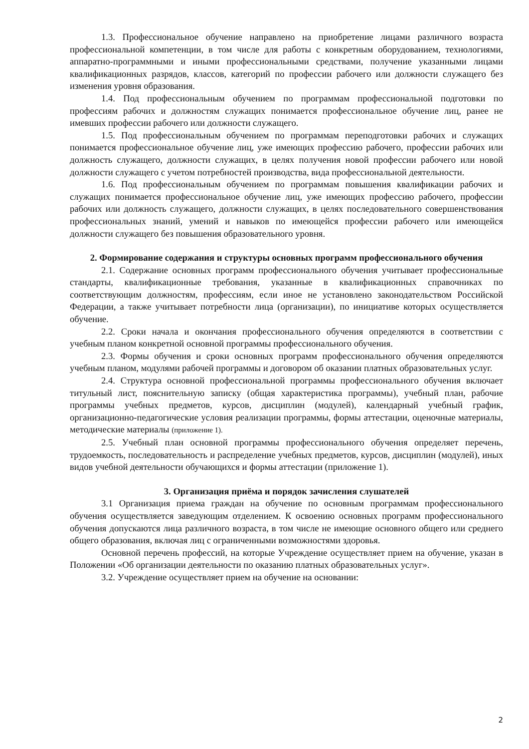1.3. Профессиональное обучение направлено на приобретение лицами различного возраста профессиональной компетенции, в том числе для работы с конкретным оборудованием, технологиями, аппаратно-программными и иными профессиональными средствами, получение указанными лицами квалификационных разрядов, классов, категорий по профессии рабочего или должности служащего без изменения уровня образования.
1.4. Под профессиональным обучением по программам профессиональной подготовки по профессиям рабочих и должностям служащих понимается профессиональное обучение лиц, ранее не имевших профессии рабочего или должности служащего.
1.5. Под профессиональным обучением по программам переподготовки рабочих и служащих понимается профессиональное обучение лиц, уже имеющих профессию рабочего, профессии рабочих или должность служащего, должности служащих, в целях получения новой профессии рабочего или новой должности служащего с учетом потребностей производства, вида профессиональной деятельности.
1.6. Под профессиональным обучением по программам повышения квалификации рабочих и служащих понимается профессиональное обучение лиц, уже имеющих профессию рабочего, профессии рабочих или должность служащего, должности служащих, в целях последовательного совершенствования профессиональных знаний, умений и навыков по имеющейся профессии рабочего или имеющейся должности служащего без повышения образовательного уровня.
2. Формирование содержания и структуры основных программ профессионального обучения
2.1. Содержание основных программ профессионального обучения учитывает профессиональные стандарты, квалификационные требования, указанные в квалификационных справочниках по соответствующим должностям, профессиям, если иное не установлено законодательством Российской Федерации, а также учитывает потребности лица (организации), по инициативе которых осуществляется обучение.
2.2. Сроки начала и окончания профессионального обучения определяются в соответствии с учебным планом конкретной основной программы профессионального обучения.
2.3. Формы обучения и сроки основных программ профессионального обучения определяются учебным планом, модулями рабочей программы и договором об оказании платных образовательных услуг.
2.4. Структура основной профессиональной программы профессионального обучения включает титульный лист, пояснительную записку (общая характеристика программы), учебный план, рабочие программы учебных предметов, курсов, дисциплин (модулей), календарный учебный график, организационно-педагогические условия реализации программы, формы аттестации, оценочные материалы, методические материалы (приложение 1).
2.5. Учебный план основной программы профессионального обучения определяет перечень, трудоемкость, последовательность и распределение учебных предметов, курсов, дисциплин (модулей), иных видов учебной деятельности обучающихся и формы аттестации (приложение 1).
3. Организация приёма и порядок зачисления слушателей
3.1 Организация приема граждан на обучение по основным программам профессионального обучения осуществляется заведующим отделением. К освоению основных программ профессионального обучения допускаются лица различного возраста, в том числе не имеющие основного общего или среднего общего образования, включая лиц с ограниченными возможностями здоровья.
Основной перечень профессий, на которые Учреждение осуществляет прием на обучение, указан в Положении «Об организации деятельности по оказанию платных образовательных услуг».
3.2. Учреждение осуществляет прием на обучение на основании:
2